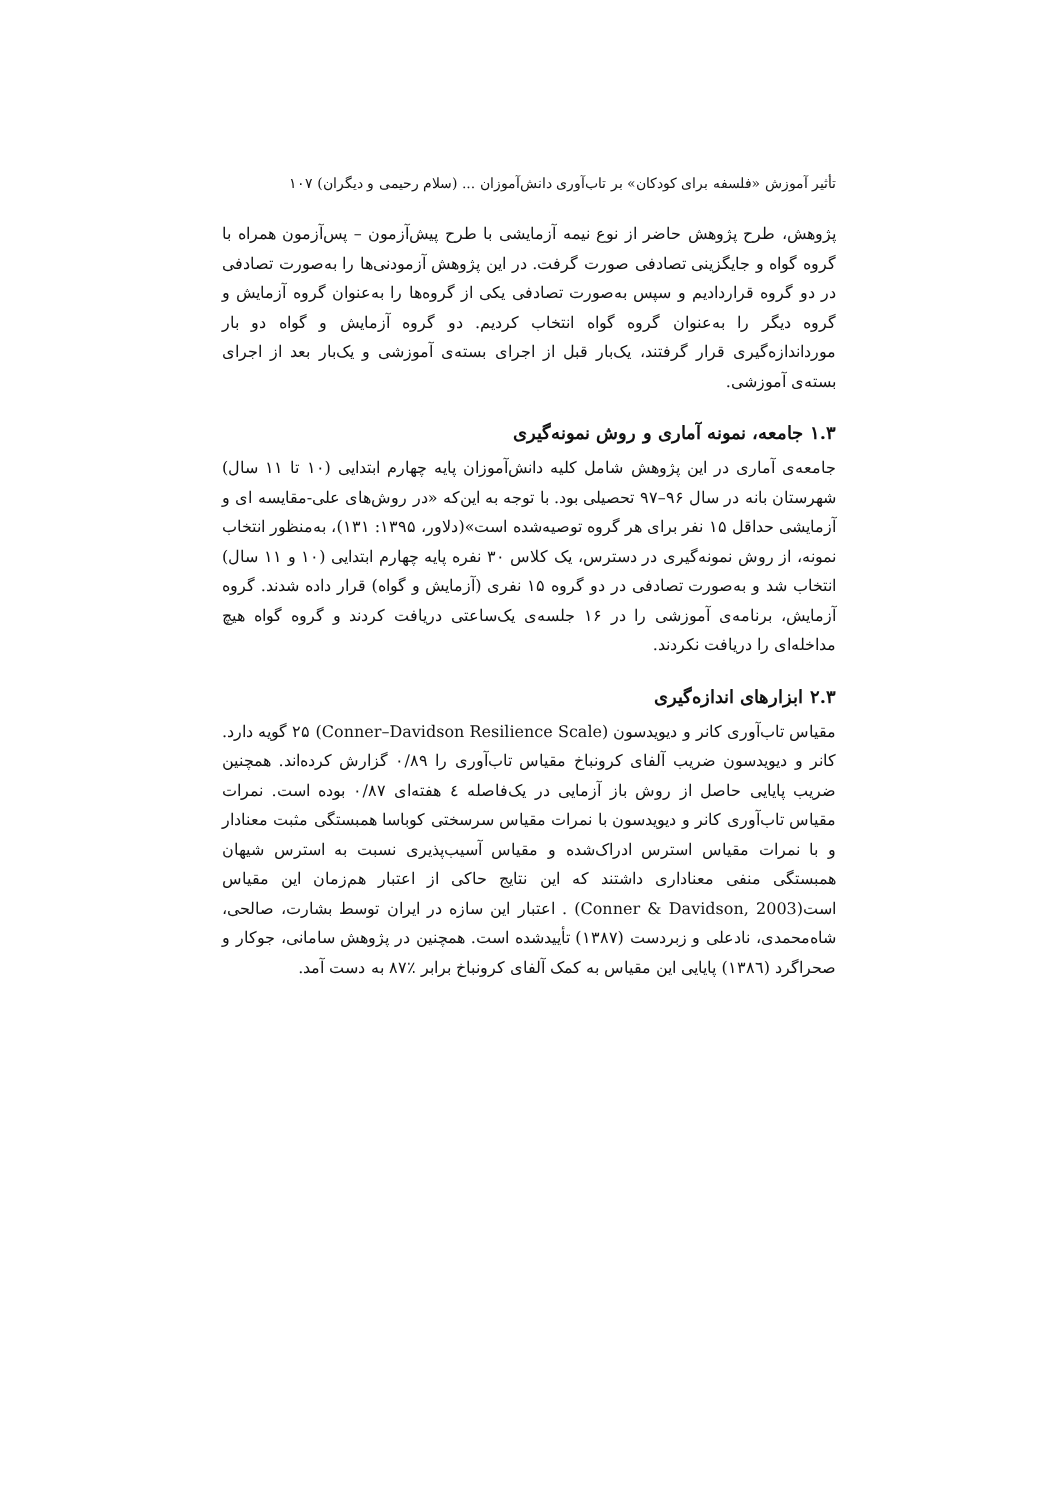تأثیر آموزش «فلسفه برای کودکان» بر تاب‌آوری دانش‌آموزان ... (سلام رحیمی و دیگران) ۱۰۷
پژوهش، طرح پژوهش حاضر از نوع نیمه آزمایشی با طرح پیش‌آزمون – پس‌آزمون همراه با گروه گواه و جایگزینی تصادفی صورت گرفت. در این پژوهش آزمودنی‌ها را به‌صورت تصادفی در دو گروه قراردادیم و سپس به‌صورت تصادفی یکی از گروه‌ها را به‌عنوان گروه آزمایش و گروه دیگر را به‌عنوان گروه گواه انتخاب کردیم. دو گروه آزمایش و گواه دو بار مورداندازه‌گیری قرار گرفتند، یک‌بار قبل از اجرای بسته‌ی آموزشی و یک‌بار بعد از اجرای بسته‌ی آموزشی.
۱.۳ جامعه، نمونه آماری و روش نمونه‌گیری
جامعه‌ی آماری در این پژوهش شامل کلیه دانش‌آموزان پایه چهارم ابتدایی (۱۰ تا ۱۱ سال) شهرستان بانه در سال ۹۶–۹۷ تحصیلی بود. با توجه به این‌که «در روش‌های علی-مقایسه ای و آزمایشی حداقل ۱۵ نفر برای هر گروه توصیه‌شده است»(دلاور، ۱۳۹۵: ۱۳۱)، به‌منظور انتخاب نمونه، از روش نمونه‌گیری در دسترس، یک کلاس ۳۰ نفره پایه چهارم ابتدایی (۱۰ و ۱۱ سال) انتخاب شد و به‌صورت تصادفی در دو گروه ۱۵ نفری (آزمایش و گواه) قرار داده شدند. گروه آزمایش، برنامه‌ی آموزشی را در ۱۶ جلسه‌ی یک‌ساعتی دریافت کردند و گروه گواه هیچ مداخله‌ای را دریافت نکردند.
۲.۳ ابزارهای اندازه‌گیری
مقیاس تاب‌آوری کانر و دیویدسون (Conner–Davidson Resilience Scale) ۲۵ گویه دارد. کانر و دیویدسون ضریب آلفای کرونباخ مقیاس تاب‌آوری را ۰/۸۹ گزارش کرده‌اند. همچنین ضریب پایایی حاصل از روش باز آزمایی در یک‌فاصله ٤ هفته‌ای ۰/۸۷ بوده است. نمرات مقیاس تاب‌آوری کانر و دیویدسون با نمرات مقیاس سرسختی کوباسا همبستگی مثبت معنادار و با نمرات مقیاس استرس ادراک‌شده و مقیاس آسیب‌پذیری نسبت به استرس شیهان همبستگی منفی معناداری داشتند که این نتایج حاکی از اعتبار هم‌زمان این مقیاس است(Conner & Davidson, 2003) . اعتبار این سازه در ایران توسط بشارت، صالحی، شاه‌محمدی، نادعلی و زبردست (۱۳۸۷) تأییدشده است. همچنین در پژوهش سامانی، جوکار و صحراگرد (۱۳۸٦) پایایی این مقیاس به کمک آلفای کرونباخ برابر ٪۸۷ به دست آمد.